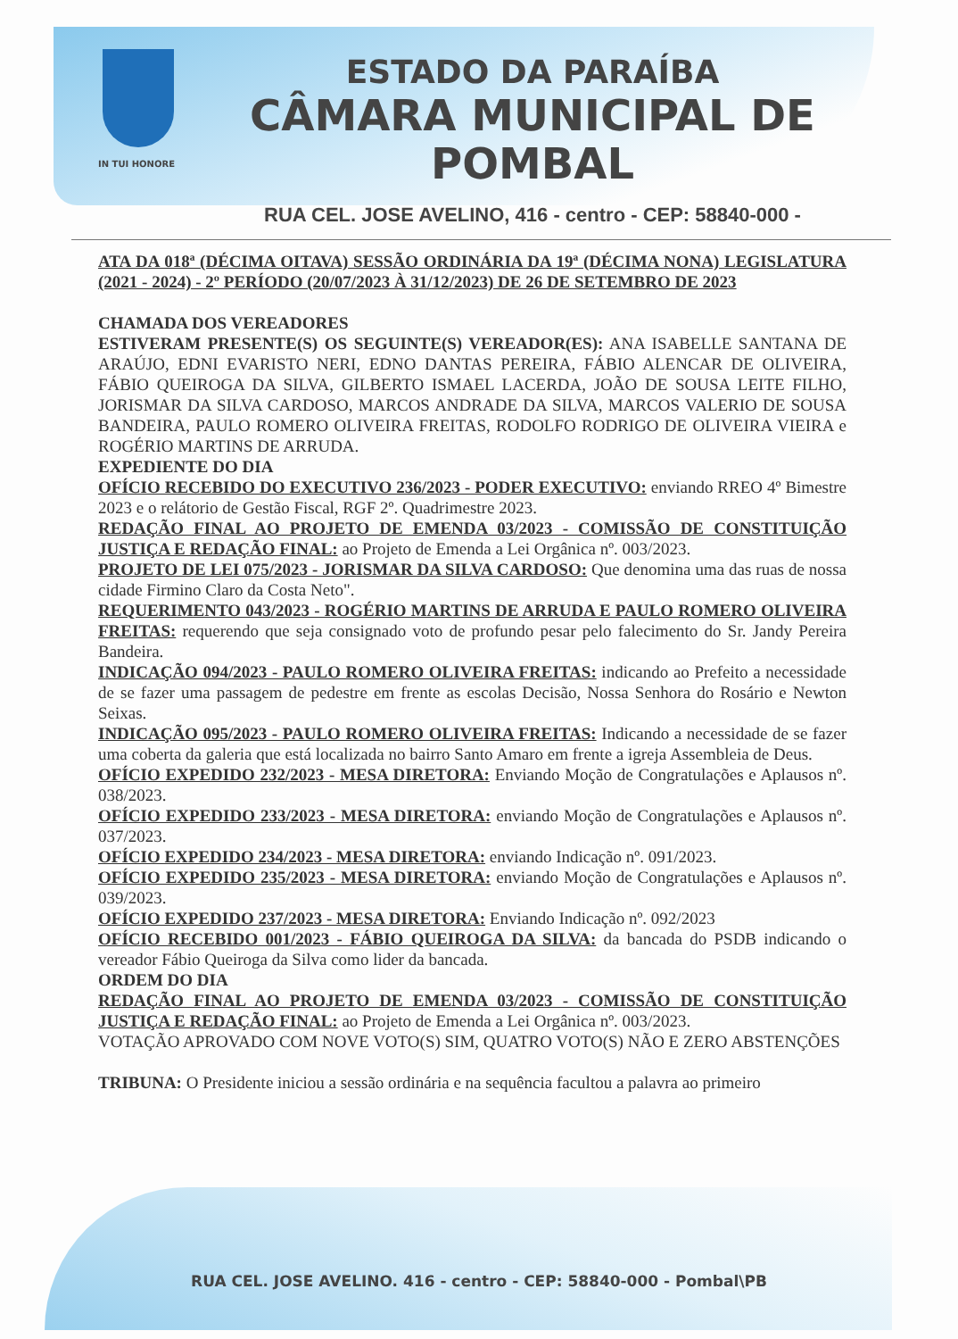ESTADO DA PARAÍBA
CÂMARA MUNICIPAL DE
POMBAL
IN TUI HONORE
RUA CEL. JOSE AVELINO, 416 - centro - CEP: 58840-000 -
ATA DA 018ª (DÉCIMA OITAVA) SESSÃO ORDINÁRIA DA 19ª (DÉCIMA NONA) LEGISLATURA (2021 - 2024) - 2º PERÍODO (20/07/2023 À 31/12/2023) DE 26 DE SETEMBRO DE 2023
CHAMADA DOS VEREADORES
ESTIVERAM PRESENTE(S) OS SEGUINTE(S) VEREADOR(ES): ANA ISABELLE SANTANA DE ARAÚJO, EDNI EVARISTO NERI, EDNO DANTAS PEREIRA, FÁBIO ALENCAR DE OLIVEIRA, FÁBIO QUEIROGA DA SILVA, GILBERTO ISMAEL LACERDA, JOÃO DE SOUSA LEITE FILHO, JORISMAR DA SILVA CARDOSO, MARCOS ANDRADE DA SILVA, MARCOS VALERIO DE SOUSA BANDEIRA, PAULO ROMERO OLIVEIRA FREITAS, RODOLFO RODRIGO DE OLIVEIRA VIEIRA e ROGÉRIO MARTINS DE ARRUDA.
EXPEDIENTE DO DIA
OFÍCIO RECEBIDO DO EXECUTIVO 236/2023 - PODER EXECUTIVO: enviando RREO 4º Bimestre 2023 e o relátorio de Gestão Fiscal, RGF 2º. Quadrimestre 2023.
REDAÇÃO FINAL AO PROJETO DE EMENDA 03/2023 - COMISSÃO DE CONSTITUIÇÃO JUSTIÇA E REDAÇÃO FINAL: ao Projeto de Emenda a Lei Orgânica nº. 003/2023.
PROJETO DE LEI 075/2023 - JORISMAR DA SILVA CARDOSO: Que denomina uma das ruas de nossa cidade Firmino Claro da Costa Neto".
REQUERIMENTO 043/2023 - ROGÉRIO MARTINS DE ARRUDA E PAULO ROMERO OLIVEIRA FREITAS: requerendo que seja consignado voto de profundo pesar pelo falecimento do Sr. Jandy Pereira Bandeira.
INDICAÇÃO 094/2023 - PAULO ROMERO OLIVEIRA FREITAS: indicando ao Prefeito a necessidade de se fazer uma passagem de pedestre em frente as escolas Decisão, Nossa Senhora do Rosário e Newton Seixas.
INDICAÇÃO 095/2023 - PAULO ROMERO OLIVEIRA FREITAS: Indicando a necessidade de se fazer uma coberta da galeria que está localizada no bairro Santo Amaro em frente a igreja Assembleia de Deus.
OFÍCIO EXPEDIDO 232/2023 - MESA DIRETORA: Enviando Moção de Congratulações e Aplausos nº. 038/2023.
OFÍCIO EXPEDIDO 233/2023 - MESA DIRETORA: enviando Moção de Congratulações e Aplausos nº. 037/2023.
OFÍCIO EXPEDIDO 234/2023 - MESA DIRETORA: enviando Indicação nº. 091/2023.
OFÍCIO EXPEDIDO 235/2023 - MESA DIRETORA: enviando Moção de Congratulações e Aplausos nº. 039/2023.
OFÍCIO EXPEDIDO 237/2023 - MESA DIRETORA: Enviando Indicação nº. 092/2023
OFÍCIO RECEBIDO 001/2023 - FÁBIO QUEIROGA DA SILVA: da bancada do PSDB indicando o vereador Fábio Queiroga da Silva como lider da bancada.
ORDEM DO DIA
REDAÇÃO FINAL AO PROJETO DE EMENDA 03/2023 - COMISSÃO DE CONSTITUIÇÃO JUSTIÇA E REDAÇÃO FINAL: ao Projeto de Emenda a Lei Orgânica nº. 003/2023.
VOTAÇÃO APROVADO COM NOVE VOTO(S) SIM, QUATRO VOTO(S) NÃO E ZERO ABSTENÇÕES
TRIBUNA: O Presidente iniciou a sessão ordinária e na sequência facultou a palavra ao primeiro
RUA CEL. JOSE AVELINO. 416 - centro - CEP: 58840-000 - Pombal\PB